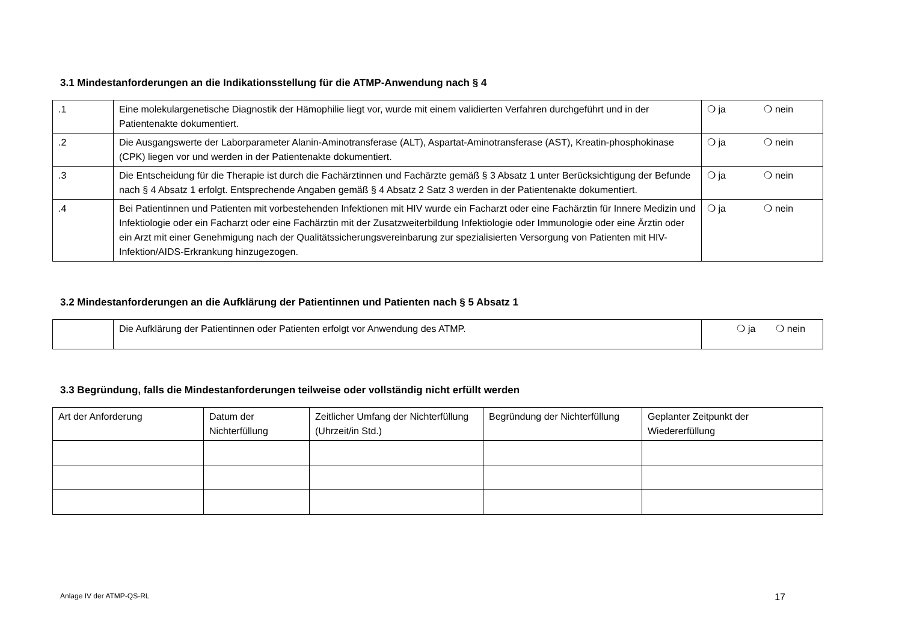3.1 Mindestanforderungen an die Indikationsstellung für die ATMP-Anwendung nach § 4
| .1 | Eine molekulargenetische Diagnostik der Hämophilie liegt vor, wurde mit einem validierten Verfahren durchgeführt und in der Patientenakte dokumentiert. | ❍ ja ❍ nein |
| .2 | Die Ausgangswerte der Laborparameter Alanin-Aminotransferase (ALT), Aspartat-Aminotransferase (AST), Kreatin-phosphokinase (CPK) liegen vor und werden in der Patientenakte dokumentiert. | ❍ ja ❍ nein |
| .3 | Die Entscheidung für die Therapie ist durch die Fachärztinnen und Fachärzte gemäß § 3 Absatz 1 unter Berücksichtigung der Befunde nach § 4 Absatz 1 erfolgt. Entsprechende Angaben gemäß § 4 Absatz 2 Satz 3 werden in der Patientenakte dokumentiert. | ❍ ja ❍ nein |
| .4 | Bei Patientinnen und Patienten mit vorbestehenden Infektionen mit HIV wurde ein Facharzt oder eine Fachärztin für Innere Medizin und Infektiologie oder ein Facharzt oder eine Fachärztin mit der Zusatzweiterbildung Infektiologie oder Immunologie oder eine Ärztin oder ein Arzt mit einer Genehmigung nach der Qualitätssicherungsvereinbarung zur spezialisierten Versorgung von Patienten mit HIV-Infektion/AIDS-Erkrankung hinzugezogen. | ❍ ja ❍ nein |
3.2 Mindestanforderungen an die Aufklärung der Patientinnen und Patienten nach § 5 Absatz 1
| | Die Aufklärung der Patientinnen oder Patienten erfolgt vor Anwendung des ATMP. | ❍ ja ❍ nein |
3.3 Begründung, falls die Mindestanforderungen teilweise oder vollständig nicht erfüllt werden
| Art der Anforderung | Datum der Nichterfüllung | Zeitlicher Umfang der Nichterfüllung (Uhrzeit/in Std.) | Begründung der Nichterfüllung | Geplanter Zeitpunkt der Wiedererfüllung |
| --- | --- | --- | --- | --- |
Anlage IV der ATMP-QS-RL 17